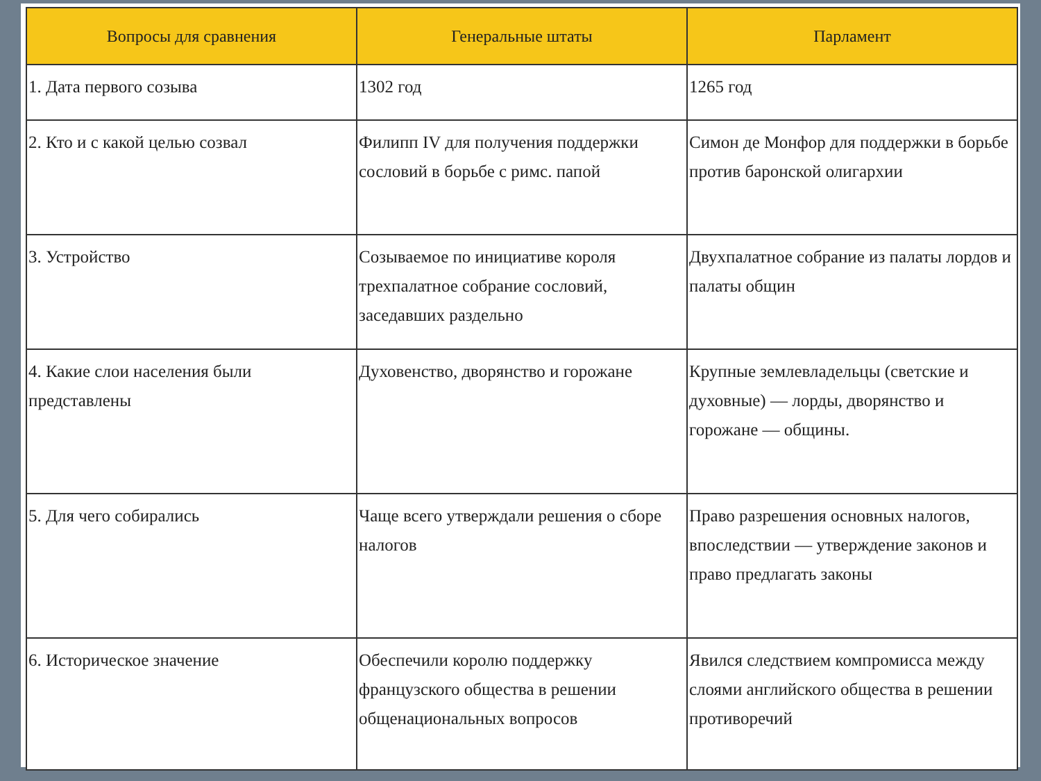| Вопросы для сравнения | Генеральные штаты | Парламент |
| --- | --- | --- |
| 1. Дата первого созыва | 1302 год | 1265 год |
| 2. Кто и с какой целью созвал | Филипп IV для получения поддержки сословий в борьбе с римс. папой | Симон де Монфор для поддержки в борьбе против баронской олигархии |
| 3. Устройство | Созываемое по инициативе короля трехпалатное собрание сословий, заседавших раздельно | Двухпалатное собрание из палаты лордов и палаты общин |
| 4. Какие слои населения были представлены | Духовенство, дворянство и горожане | Крупные землевладельцы (светские и духовные) — лорды, дворянство и горожане — общины. |
| 5. Для чего собирались | Чаще всего утверждали решения о сборе налогов | Право разрешения основных налогов, впоследствии — утверждение законов и право предлагать законы |
| 6. Историческое значение | Обеспечили королю поддержку французского общества в решении общенациональных вопросов | Явился следствием компромисса между слоями английского общества в решении противоречий |